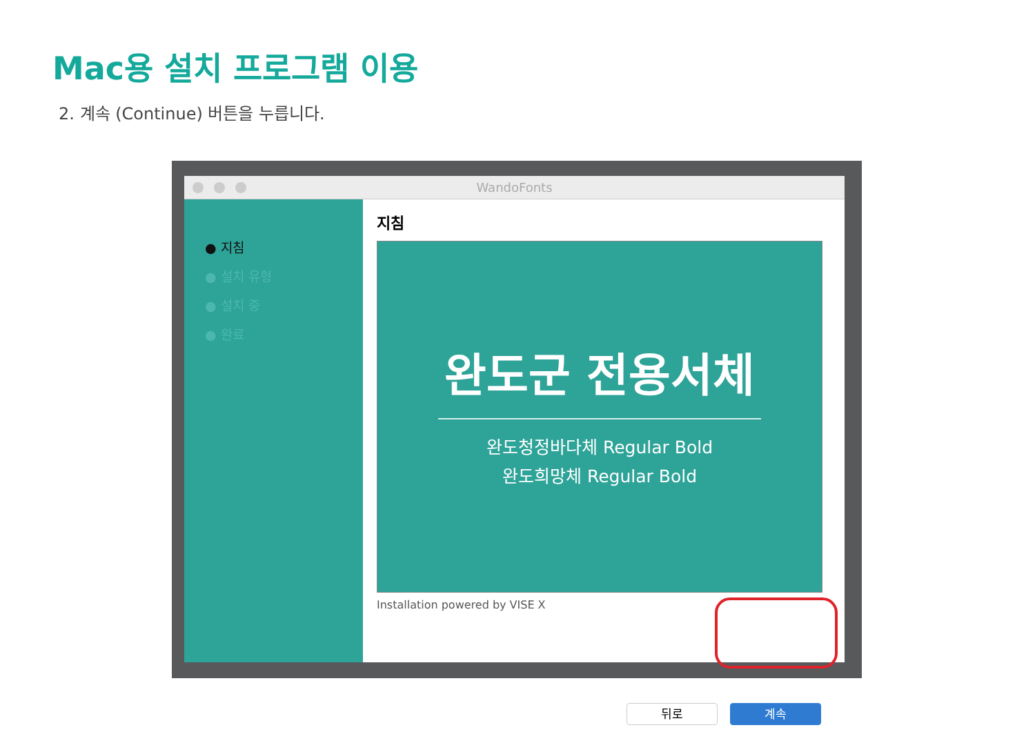Mac용 설치 프로그램 이용
2. 계속 (Continue) 버튼을 누릅니다.
WandoFonts
● 지침
● 설치 유형
● 설치 중
● 완료
지침
완도군 전용서체
완도청정바다체 Regular Bold
완도희망체 Regular Bold
Installation powered by VISE X
뒤로 계속